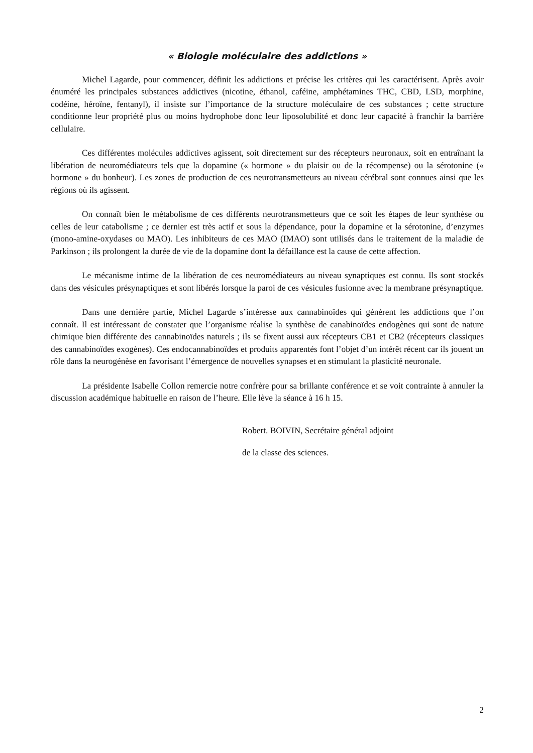« Biologie moléculaire des addictions »
Michel Lagarde, pour commencer, définit les addictions et précise les critères qui les caractérisent. Après avoir énuméré les principales substances addictives (nicotine, éthanol, caféine, amphétamines THC, CBD, LSD, morphine, codéine, héroïne, fentanyl), il insiste sur l’importance de la structure moléculaire de ces substances ; cette structure conditionne leur propriété plus ou moins hydrophobe donc leur liposolubilité et donc leur capacité à franchir la barrière cellulaire.
Ces différentes molécules addictives agissent, soit directement sur des récepteurs neuronaux, soit en entraînant la libération de neuromédiateurs tels que la dopamine (« hormone » du plaisir ou de la récompense) ou la sérotonine (« hormone » du bonheur). Les zones de production de ces neurotransmetteurs au niveau cérébral sont connues ainsi que les régions où ils agissent.
On connaît bien le métabolisme de ces différents neurotransmetteurs que ce soit les étapes de leur synthèse ou celles de leur catabolisme ; ce dernier est très actif et sous la dépendance, pour la dopamine et la sérotonine, d’enzymes (mono-amine-oxydases ou MAO). Les inhibiteurs de ces MAO (IMAO) sont utilisés dans le traitement de la maladie de Parkinson ; ils prolongent la durée de vie de la dopamine dont la défaillance est la cause de cette affection.
Le mécanisme intime de la libération de ces neuromédiateurs au niveau synaptiques est connu. Ils sont stockés dans des vésicules présynaptiques et sont libérés lorsque la paroi de ces vésicules fusionne avec la membrane présynaptique.
Dans une dernière partie, Michel Lagarde s’intéresse aux cannabinoïdes qui génèrent les addictions que l’on connaît. Il est intéressant de constater que l’organisme réalise la synthèse de canabinoïdes endogènes qui sont de nature chimique bien différente des cannabinoïdes naturels ; ils se fixent aussi aux récepteurs CB1 et CB2 (récepteurs classiques des cannabinoïdes exogènes). Ces endocannabinoïdes et produits apparentés font l’objet d’un intérêt récent car ils jouent un rôle dans la neurogénèse en favorisant l’émergence de nouvelles synapses et en stimulant la plasticité neuronale.
La présidente Isabelle Collon remercie notre confrère pour sa brillante conférence et se voit contrainte à annuler la discussion académique habituelle en raison de l’heure. Elle lève la séance à 16 h 15.
Robert. BOIVIN, Secrétaire général adjoint
de la classe des sciences.
2